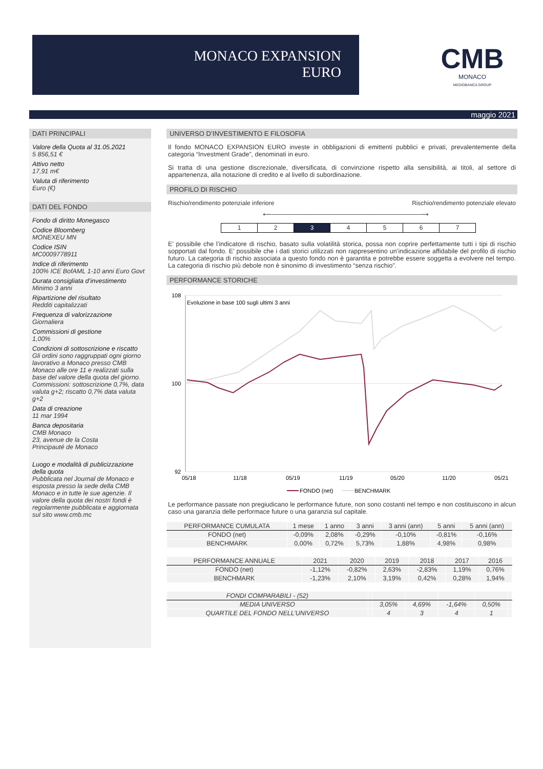MONACO EXPANSION
EURO
CMB
MONACO
MEDIOBANCA GROUP
maggio 2021
DATI PRINCIPALI
Valore della Quota al 31.05.2021
5 856,51 €
Attivo netto
17,91 m€
Valuta di riferimento
Euro (€)
DATI DEL FONDO
Fondo di diritto Monegasco
Codice Bloomberg
MONEXEU MN
Codice ISIN
MC0009778911
Indice di riferimento
100% ICE BofAML 1-10 anni Euro Govt
Durata consigliata d’investimento
Minimo 3 anni
Ripartizione del risultato
Redditi capitalizzati
Frequenza di valorizzazione
Giornaliera
Commissioni di gestione
1,00%
Condizioni di sottoscrizione e riscatto
Gli ordini sono raggruppati ogni giorno lavorativo a Monaco presso CMB Monaco alle ore 11 e realizzati sulla base del valore della quota del giorno. Commissioni: sottoscrizione 0,7%, data valuta g+2; riscatto 0,7% data valuta g+2
Data di creazione
11 mar 1994
Banca depositaria
CMB Monaco
23, avenue de la Costa
Principauté de Monaco
Luogo e modalità di publicizzazione della quota
Pubblicata nel Journal de Monaco e esposta presso la sede della CMB Monaco e in tutte le sue agenzie. Il valore della quota dei nostri fondi è regolarmente pubblicata e aggiornata sul sito www.cmb.mc
UNIVERSO D’INVESTIMENTO E FILOSOFIA
Il fondo MONACO EXPANSION EURO investe in obbligazioni di emittenti pubblici e privati, prevalentemente della categoria “Investment Grade”, denominati in euro.
Si tratta di una gestione discrezionale, diversificata, di convinzione rispetto alla sensibilità, ai titoli, al settore di appartenenza, alla notazione di credito e al livello di subordinazione.
PROFILO DI RISCHIO
Rischio/rendimento potenziale inferiore Rischio/rendimento potenziale elevato
⟵──────────────────────────────────⟶
1 2 3 4 5 6 7
E’ possibile che l’indicatore di rischio, basato sulla volatilità storica, possa non coprire perfettamente tutti i tipi di rischio sopportati dal fondo. E’ possibile che i dati storici utilizzati non rappresentino un’indicazione affidabile del profilo di rischio futuro. La categoria di rischio associata a questo fondo non è garantita e potrebbe essere soggetta a evolvere nel tempo. La categoria di rischio più debole non è sinonimo di investimento “senza rischio”.
PERFORMANCE STORICHE
Evoluzione in base 100 sugli ultimi 3 anni
108
100
92
05/18
11/18
05/19
11/19
05/20
11/20
05/21
FONDO (net)
BENCHMARK
Le performance passate non pregiudicano le performance future, non sono costanti nel tempo e non costituiscono in alcun caso una garanzia delle performace future o una garanzia sul capitale.
| PERFORMANCE CUMULATA | 1 mese | 1 anno | 3 anni | 3 anni (ann) | 5 anni | 5 anni (ann) |
| --- | --- | --- | --- | --- | --- | --- |
| FONDO (net) | -0,09% | 2,08% | -0,29% | -0,10% | -0,81% | -0,16% |
| BENCHMARK | 0,00% | 0,72% | 5,73% | 1,88% | 4,98% | 0,98% |
| PERFORMANCE ANNUALE | 2021 | 2020 | 2019 | 2018 | 2017 | 2016 |
| --- | --- | --- | --- | --- | --- | --- |
| FONDO (net) | -1,12% | -0,82% | 2,63% | -2,83% | 1,19% | 0,76% |
| BENCHMARK | -1,23% | 2,10% | 3,19% | 0,42% | 0,28% | 1,94% |
| FONDI COMPARABILI - (52) | | | | | | |
| --- | --- | --- | --- | --- | --- | --- |
| MEDIA UNIVERSO | | 3,05% | 4,69% | -1,64% | 0,50% | |
| QUARTILE DEL FONDO NELL’UNIVERSO | | 4 | 3 | 4 | 1 | |